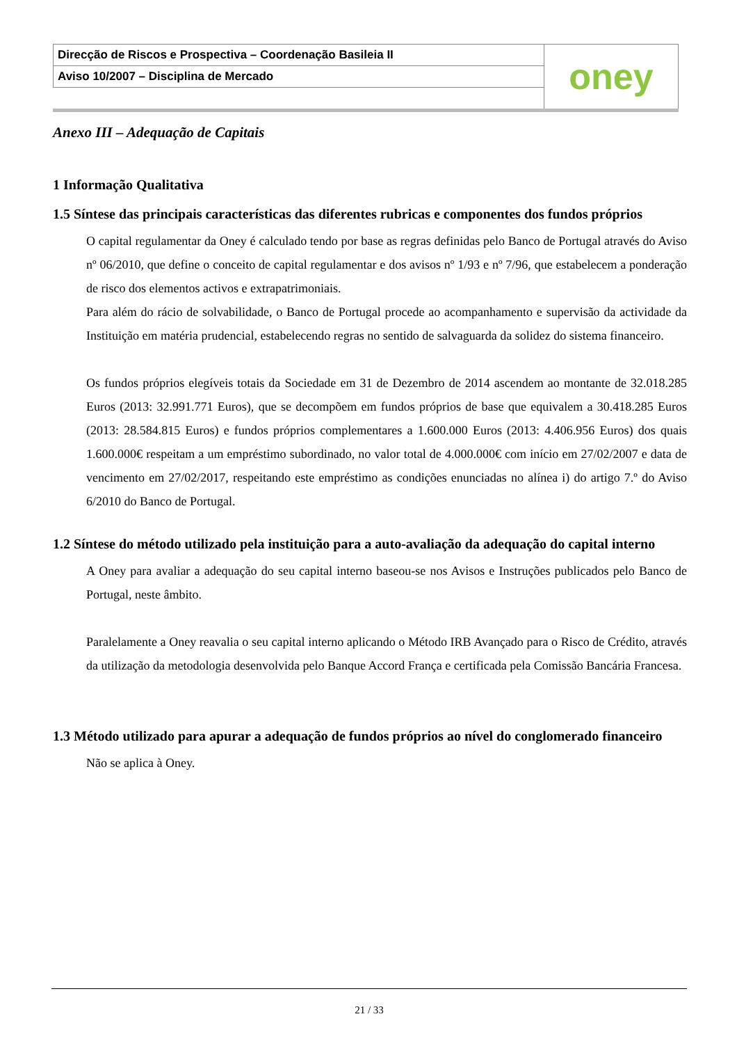| Direcção de Riscos e Prospectiva – Coordenação Basileia II | oney |
| Aviso 10/2007 – Disciplina de Mercado | |
Anexo III – Adequação de Capitais
1 Informação Qualitativa
1.5 Síntese das principais características das diferentes rubricas e componentes dos fundos próprios
O capital regulamentar da Oney é calculado tendo por base as regras definidas pelo Banco de Portugal através do Aviso nº 06/2010, que define o conceito de capital regulamentar e dos avisos nº 1/93 e nº 7/96, que estabelecem a ponderação de risco dos elementos activos e extrapatrimoniais.
Para além do rácio de solvabilidade, o Banco de Portugal procede ao acompanhamento e supervisão da actividade da Instituição em matéria prudencial, estabelecendo regras no sentido de salvaguarda da solidez do sistema financeiro.
Os fundos próprios elegíveis totais da Sociedade em 31 de Dezembro de 2014 ascendem ao montante de 32.018.285 Euros (2013: 32.991.771 Euros), que se decompõem em fundos próprios de base que equivalem a 30.418.285 Euros (2013: 28.584.815 Euros) e fundos próprios complementares a 1.600.000 Euros (2013: 4.406.956 Euros) dos quais 1.600.000€ respeitam a um empréstimo subordinado, no valor total de 4.000.000€ com início em 27/02/2007 e data de vencimento em 27/02/2017, respeitando este empréstimo as condições enunciadas no alínea i) do artigo 7.º do Aviso 6/2010 do Banco de Portugal.
1.2 Síntese do método utilizado pela instituição para a auto-avaliação da adequação do capital interno
A Oney para avaliar a adequação do seu capital interno baseou-se nos Avisos e Instruções publicados pelo Banco de Portugal, neste âmbito.
Paralelamente a Oney reavalia o seu capital interno aplicando o Método IRB Avançado para o Risco de Crédito, através da utilização da metodologia desenvolvida pelo Banque Accord França e certificada pela Comissão Bancária Francesa.
1.3 Método utilizado para apurar a adequação de fundos próprios ao nível do conglomerado financeiro
Não se aplica à Oney.
21 / 33